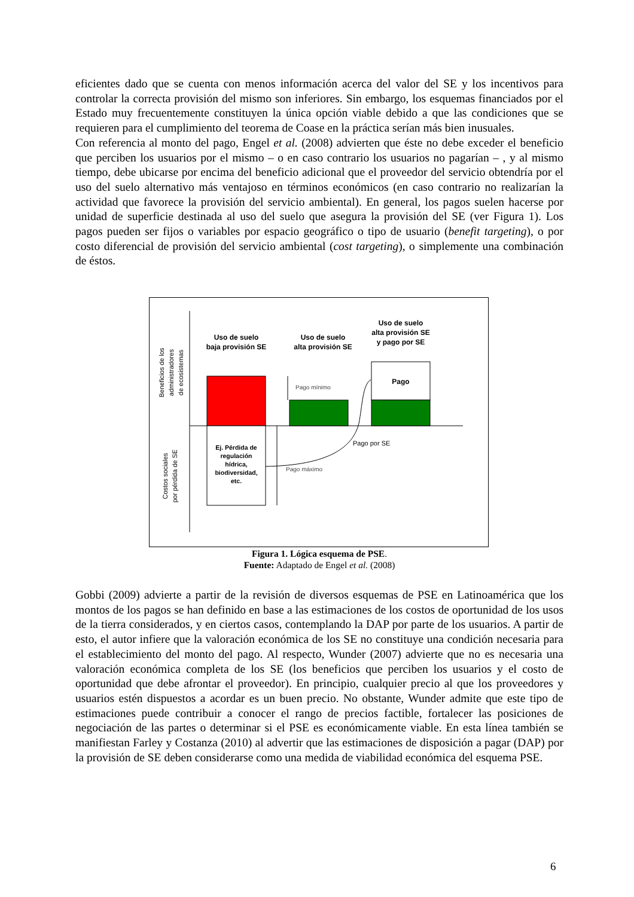eficientes dado que se cuenta con menos información acerca del valor del SE y los incentivos para controlar la correcta provisión del mismo son inferiores. Sin embargo, los esquemas financiados por el Estado muy frecuentemente constituyen la única opción viable debido a que las condiciones que se requieren para el cumplimiento del teorema de Coase en la práctica serían más bien inusuales.
Con referencia al monto del pago, Engel et al. (2008) advierten que éste no debe exceder el beneficio que perciben los usuarios por el mismo – o en caso contrario los usuarios no pagarían – , y al mismo tiempo, debe ubicarse por encima del beneficio adicional que el proveedor del servicio obtendría por el uso del suelo alternativo más ventajoso en términos económicos (en caso contrario no realizarían la actividad que favorece la provisión del servicio ambiental). En general, los pagos suelen hacerse por unidad de superficie destinada al uso del suelo que asegura la provisión del SE (ver Figura 1). Los pagos pueden ser fijos o variables por espacio geográfico o tipo de usuario (benefit targeting), o por costo diferencial de provisión del servicio ambiental (cost targeting), o simplemente una combinación de éstos.
Beneficios de los
administradores
de ecosistemas
Costos sociales
por pérdida de SE
Uso de suelo
baja provisión SE
Uso de suelo
alta provisión SE
Uso de suelo
alta provisión SE
y pago por SE
Pago
Ej. Pérdida de
regulación
hídrica,
biodiversidad,
etc.
Pago mínimo
Pago máximo
Pago por SE
Figura 1. Lógica esquema de PSE.
Fuente: Adaptado de Engel et al. (2008)
Gobbi (2009) advierte a partir de la revisión de diversos esquemas de PSE en Latinoamérica que los montos de los pagos se han definido en base a las estimaciones de los costos de oportunidad de los usos de la tierra considerados, y en ciertos casos, contemplando la DAP por parte de los usuarios. A partir de esto, el autor infiere que la valoración económica de los SE no constituye una condición necesaria para el establecimiento del monto del pago. Al respecto, Wunder (2007) advierte que no es necesaria una valoración económica completa de los SE (los beneficios que perciben los usuarios y el costo de oportunidad que debe afrontar el proveedor). En principio, cualquier precio al que los proveedores y usuarios estén dispuestos a acordar es un buen precio. No obstante, Wunder admite que este tipo de estimaciones puede contribuir a conocer el rango de precios factible, fortalecer las posiciones de negociación de las partes o determinar si el PSE es económicamente viable. En esta línea también se manifiestan Farley y Costanza (2010) al advertir que las estimaciones de disposición a pagar (DAP) por la provisión de SE deben considerarse como una medida de viabilidad económica del esquema PSE.
6